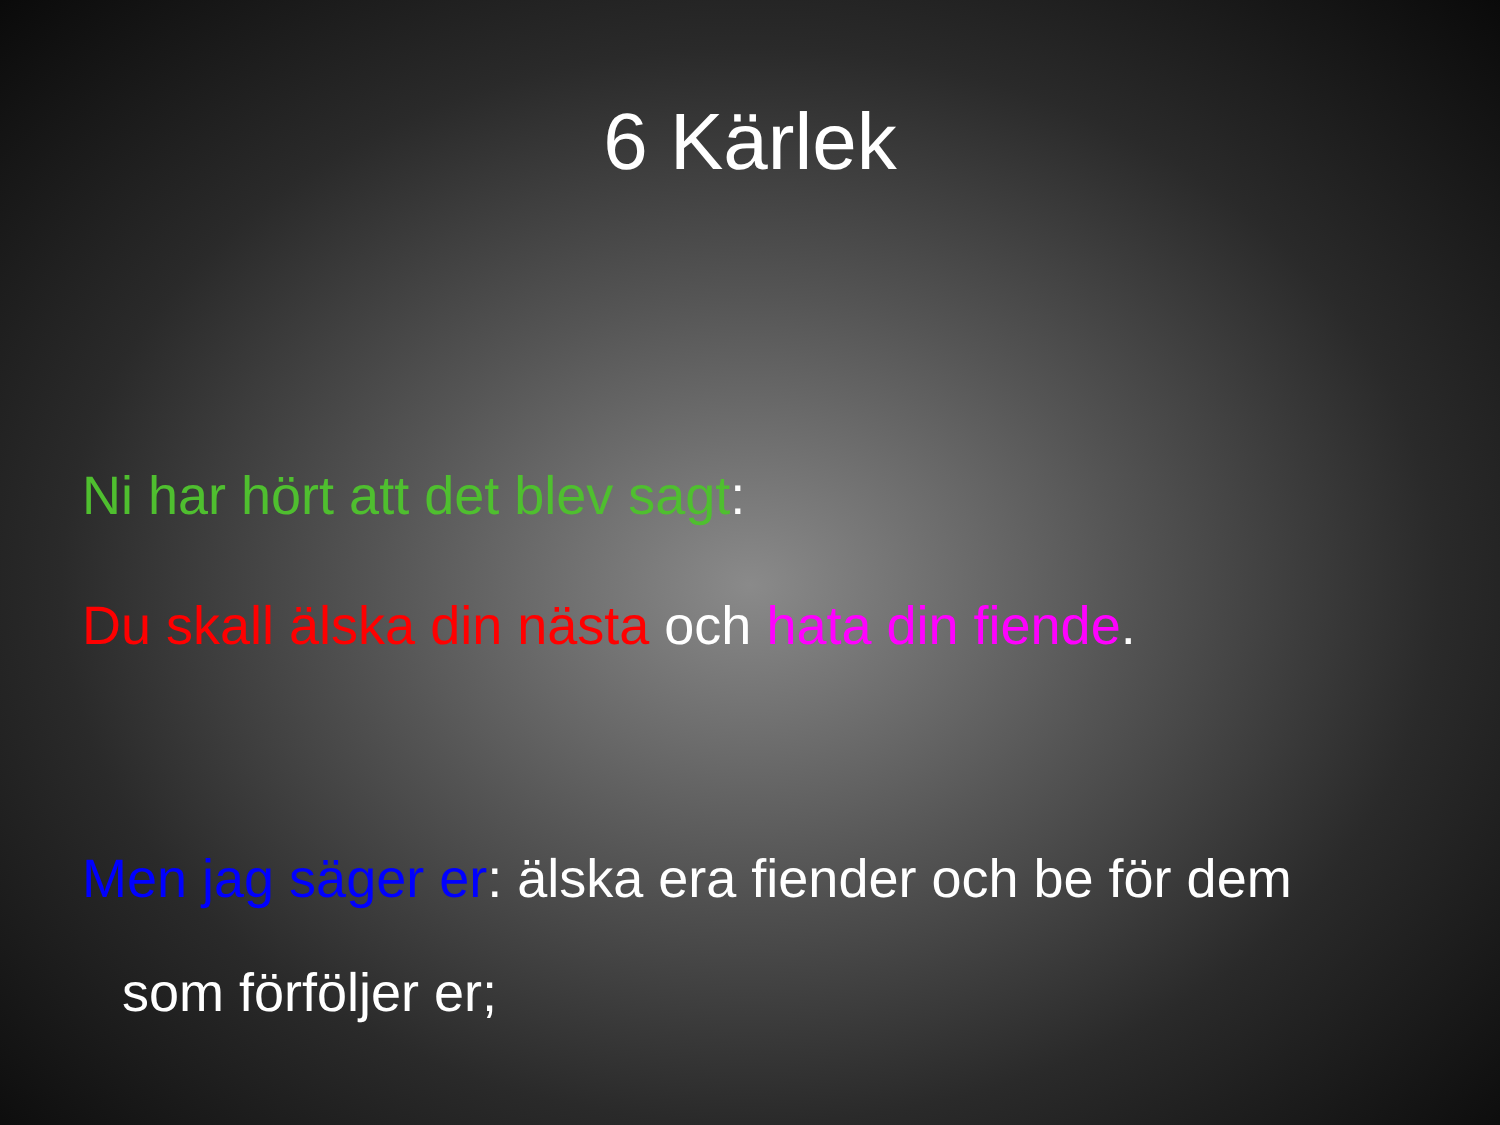6 Kärlek
Ni har hört att det blev sagt:
Du skall älska din nästa och hata din fiende.
Men jag säger er: älska era fiender och be för dem
som förföljer er;